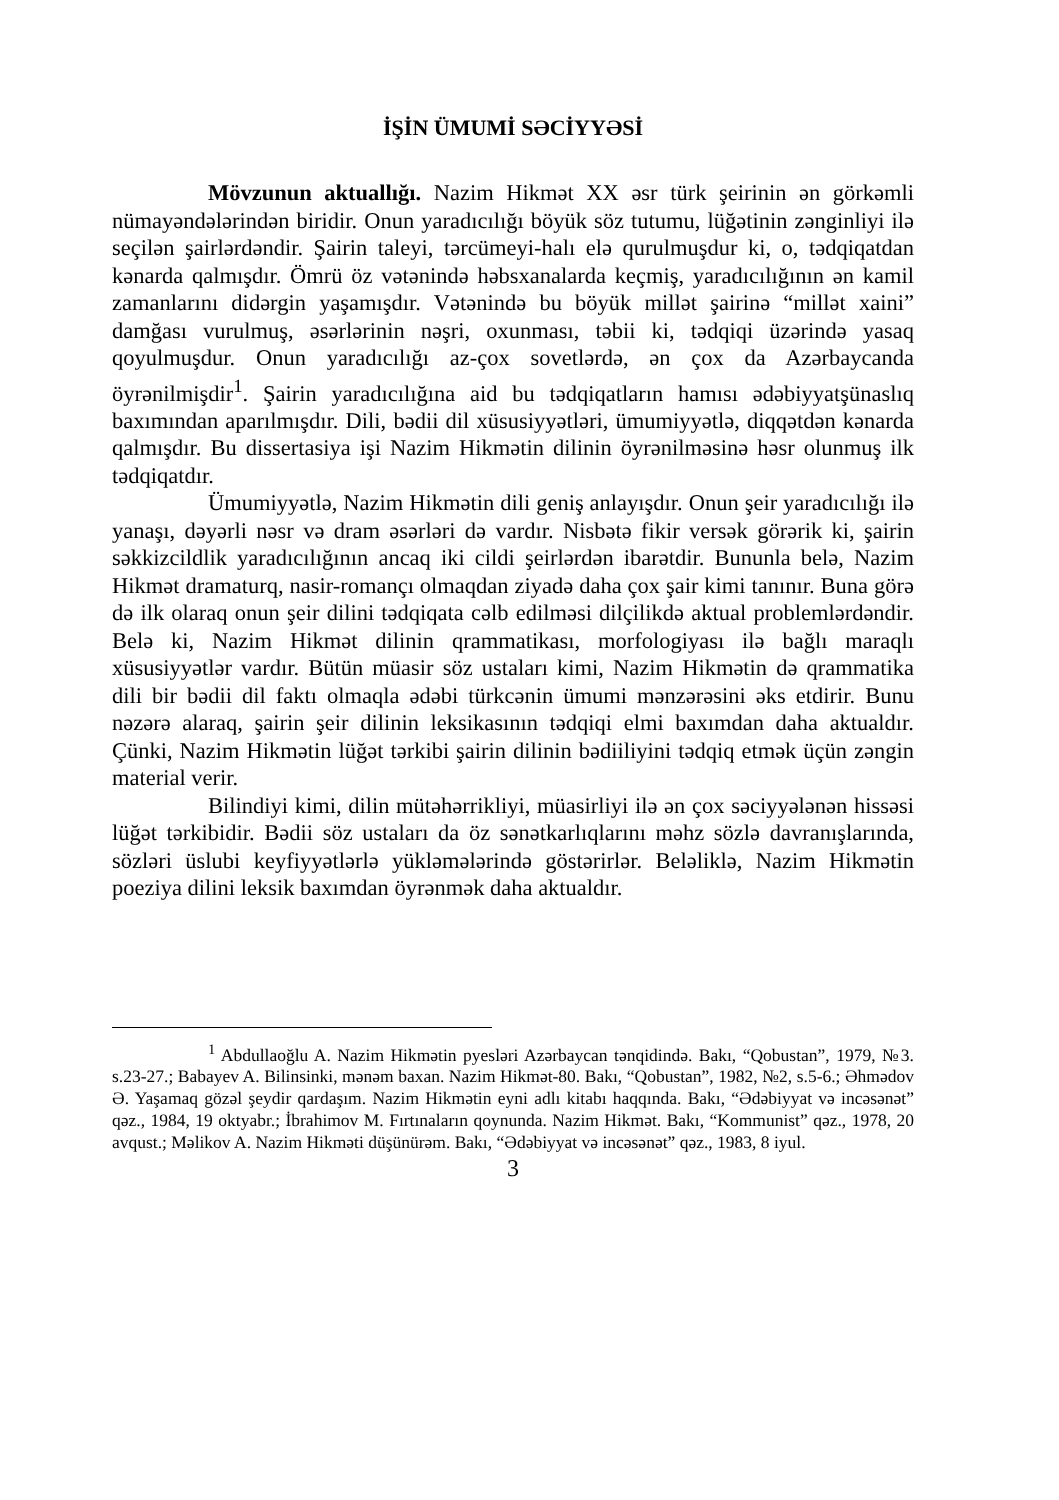İŞİN ÜMUMİ SƏCİYYƏSİ
Mövzunun aktuallığı. Nazim Hikmət XX əsr türk şeirinin ən görkəmli nümayəndələrindən biridir. Onun yaradıcılığı böyük söz tutumu, lüğətinin zənginliyi ilə seçilən şairlərdəndir. Şairin taleyi, tərcümeyi-halı elə qurulmuşdur ki, o, tədqiqatdan kənarda qalmışdır. Ömrü öz vətənində həbsxanalarda keçmiş, yaradıcılığının ən kamil zamanlarını didərgin yaşamışdır. Vətənində bu böyük millət şairinə “millət xaini” damğası vurulmuş, əsərlərinin nəşri, oxunması, təbii ki, tədqiqi üzərində yasaq qoyulmuşdur. Onun yaradıcılığı az-çox sovetlərdə, ən çox da Azərbaycanda öyrənilmişdir<sup>1</sup>. Şairin yaradıcılığına aid bu tədqiqatların hamısı ədəbiyyatşünaslıq baxımından aparılmışdır. Dili, bədii dil xüsusiyyətləri, ümumiyyətlə, diqqətdən kənarda qalmışdır. Bu dissertasiya işi Nazim Hikmətin dilinin öyrənilməsinə həsr olunmuş ilk tədqiqatdır.
Ümumiyyətlə, Nazim Hikmətin dili geniş anlayışdır. Onun şeir yaradıcılığı ilə yanaşı, dəyərli nəsr və dram əsərləri də vardır. Nisbətə fikir versək görərik ki, şairin səkkizcildlik yaradıcılığının ancaq iki cildi şeirlərdən ibarətdir. Bununla belə, Nazim Hikmət dramaturq, nasir-romançı olmaqdan ziyadə daha çox şair kimi tanınır. Buna görə də ilk olaraq onun şeir dilini tədqiqata cəlb edilməsi dilçilikdə aktual problemlərdəndir. Belə ki, Nazim Hikmət dilinin qrammatikası, morfologiyası ilə bağlı maraqlı xüsusiyyətlər vardır. Bütün müasir söz ustaları kimi, Nazim Hikmətin də qrammatika dili bir bədii dil faktı olmaqla ədəbi türkcənin ümumi mənzərəsini əks etdirir. Bunu nəzərə alaraq, şairin şeir dilinin leksikasının tədqiqi elmi baxımdan daha aktualdır. Çünki, Nazim Hikmətin lüğət tərkibi şairin dilinin bədiiliyini tədqiq etmək üçün zəngin material verir.
Bilindiyi kimi, dilin mütəhərrikliyi, müasirliyi ilə ən çox səciyyələnən hissəsi lüğət tərkibidir. Bədii söz ustaları da öz sənətkarlıqlarını məhz sözlə davranışlarında, sözləri üslubi keyfiyyətlərlə yükləmələrində göstərirlər. Beləliklə, Nazim Hikmətin poeziya dilini leksik baxımdan öyrənmək daha aktualdır.
<sup>1</sup> Abdullaoğlu A. Nazim Hikmətin pyesləri Azərbaycan tənqidində. Bakı, “Qobustan”, 1979, №3. s.23-27.; Babayev A. Bilinsinki, mənəm baxan. Nazim Hikmət-80. Bakı, “Qobustan”, 1982, №2, s.5-6.; Əhmədov Ə. Yaşamaq gözəl şeydir qardaşım. Nazim Hikmətin eyni adlı kitabı haqqında. Bakı, “Ədəbiyyat və incəsənət” qəz., 1984, 19 oktyabr.; İbrahimov M. Fırtınaların qoynunda. Nazim Hikmət. Bakı, “Kommunist” qəz., 1978, 20 avqust.; Məlikov A. Nazim Hikməti düşünürəm. Bakı, “Ədəbiyyat və incəsənət” qəz., 1983, 8 iyul.
3